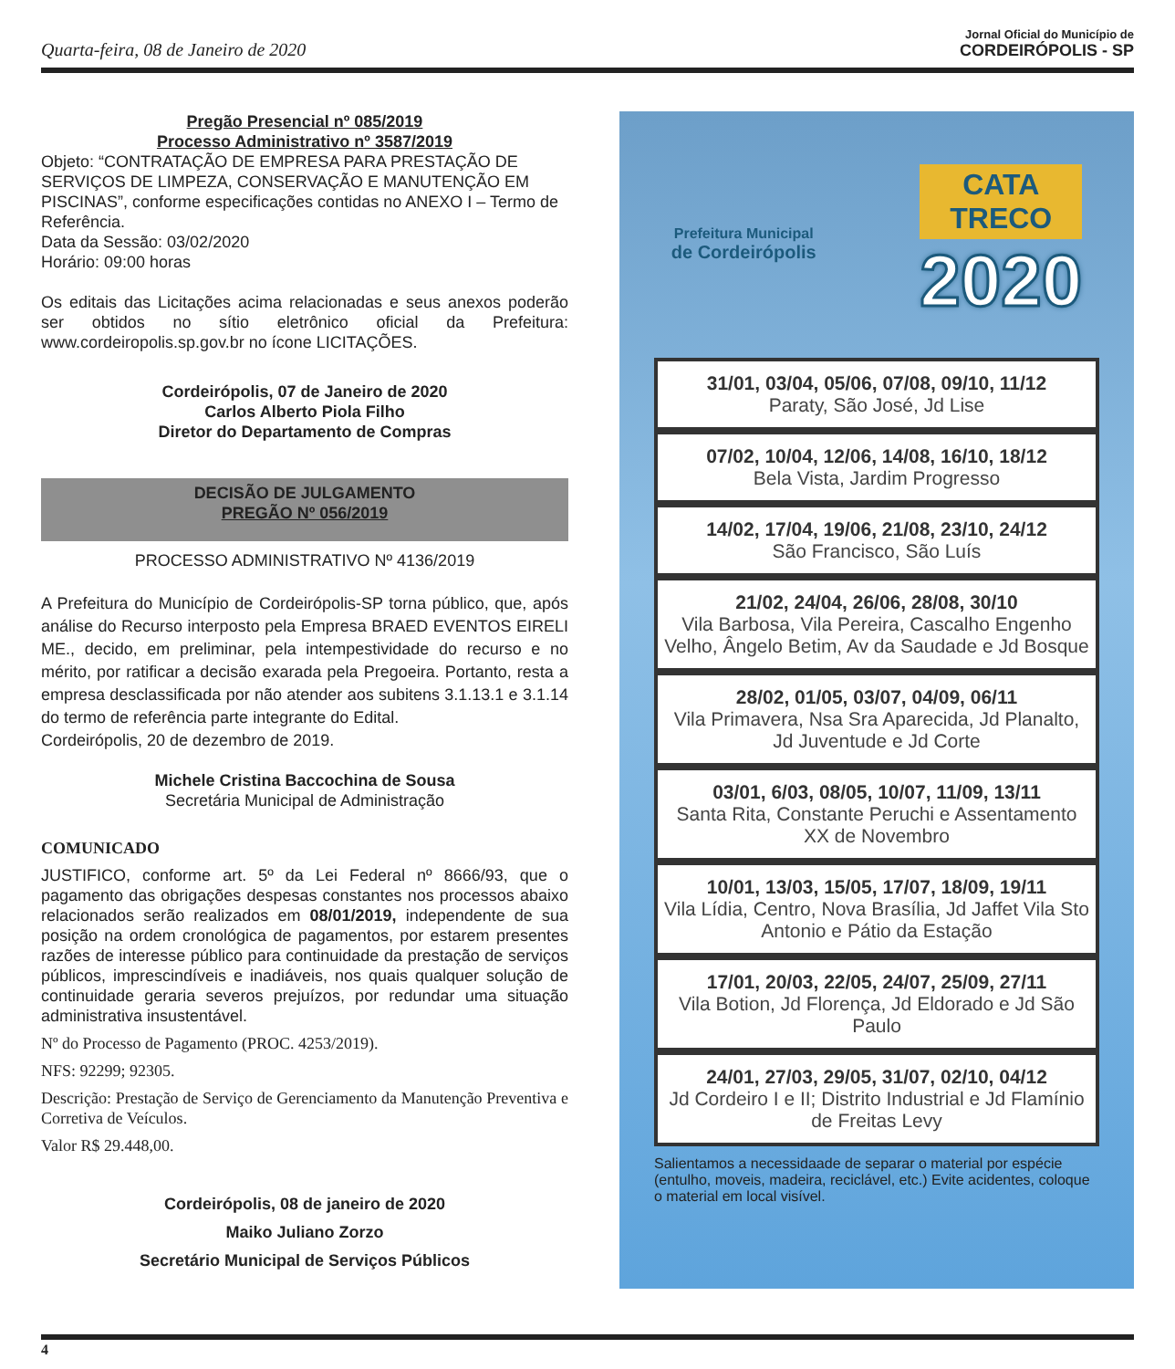Quarta-feira, 08 de Janeiro de 2020
Jornal Oficial do Município de
CORDEIRÓPOLIS - SP
Pregão Presencial nº 085/2019
Processo Administrativo nº 3587/2019
Objeto: “CONTRATAÇÃO DE EMPRESA PARA PRESTAÇÃO DE SERVIÇOS DE LIMPEZA, CONSERVAÇÃO E MANUTENÇÃO EM PISCINAS”, conforme especificações contidas no ANEXO I – Termo de Referência.
Data da Sessão: 03/02/2020
Horário: 09:00 horas
Os editais das Licitações acima relacionadas e seus anexos poderão ser obtidos no sítio eletrônico oficial da Prefeitura: www.cordeiropolis.sp.gov.br no ícone LICITAÇÕES.
Cordeirópolis, 07 de Janeiro de 2020
Carlos Alberto Piola Filho
Diretor do Departamento de Compras
DECISÃO DE JULGAMENTO
PREGÃO Nº 056/2019
PROCESSO ADMINISTRATIVO Nº 4136/2019
A Prefeitura do Município de Cordeirópolis-SP torna público, que, após análise do Recurso interposto pela Empresa BRAED EVENTOS EIRELI ME., decido, em preliminar, pela intempestividade do recurso e no mérito, por ratificar a decisão exarada pela Pregoeira. Portanto, resta a empresa desclassificada por não atender aos subitens 3.1.13.1 e 3.1.14 do termo de referência parte integrante do Edital.
Cordeirópolis, 20 de dezembro de 2019.
Michele Cristina Baccochina de Sousa
Secretária Municipal de Administração
COMUNICADO
JUSTIFICO, conforme art. 5º da Lei Federal nº 8666/93, que o pagamento das obrigações despesas constantes nos processos abaixo relacionados serão realizados em 08/01/2019, independente de sua posição na ordem cronológica de pagamentos, por estarem presentes razões de interesse público para continuidade da prestação de serviços públicos, imprescindíveis e inadiáveis, nos quais qualquer solução de continuidade geraria severos prejuízos, por redundar uma situação administrativa insustentável.
Nº do Processo de Pagamento (PROC. 4253/2019).
NFS: 92299; 92305.
Descrição: Prestação de Serviço de Gerenciamento da Manutenção Preventiva e Corretiva de Veículos.
Valor R$ 29.448,00.
Cordeirópolis, 08 de janeiro de 2020
Maiko Juliano Zorzo
Secretário Municipal de Serviços Públicos
Prefeitura Municipal
de Cordeirópolis
CATA
TRECO
2020
31/01, 03/04, 05/06, 07/08, 09/10, 11/12
Paraty, São José, Jd Lise
07/02, 10/04, 12/06, 14/08, 16/10, 18/12
Bela Vista, Jardim Progresso
14/02, 17/04, 19/06, 21/08, 23/10, 24/12
São Francisco, São Luís
21/02, 24/04, 26/06, 28/08, 30/10
Vila Barbosa, Vila Pereira, Cascalho Engenho Velho, Ângelo Betim, Av da Saudade e Jd Bosque
28/02, 01/05, 03/07, 04/09, 06/11
Vila Primavera, Nsa Sra Aparecida, Jd Planalto, Jd Juventude e Jd Corte
03/01, 6/03, 08/05, 10/07, 11/09, 13/11
Santa Rita, Constante Peruchi e Assentamento XX de Novembro
10/01, 13/03, 15/05, 17/07, 18/09, 19/11
Vila Lídia, Centro, Nova Brasília, Jd Jaffet Vila Sto Antonio e Pátio da Estação
17/01, 20/03, 22/05, 24/07, 25/09, 27/11
Vila Botion, Jd Florença, Jd Eldorado e Jd São Paulo
24/01, 27/03, 29/05, 31/07, 02/10, 04/12
Jd Cordeiro I e II; Distrito Industrial e Jd Flamínio de Freitas Levy
Salientamos a necessidaade de separar o material por espécie (entulho, moveis, madeira, reciclável, etc.) Evite acidentes, coloque o material em local visível.
4